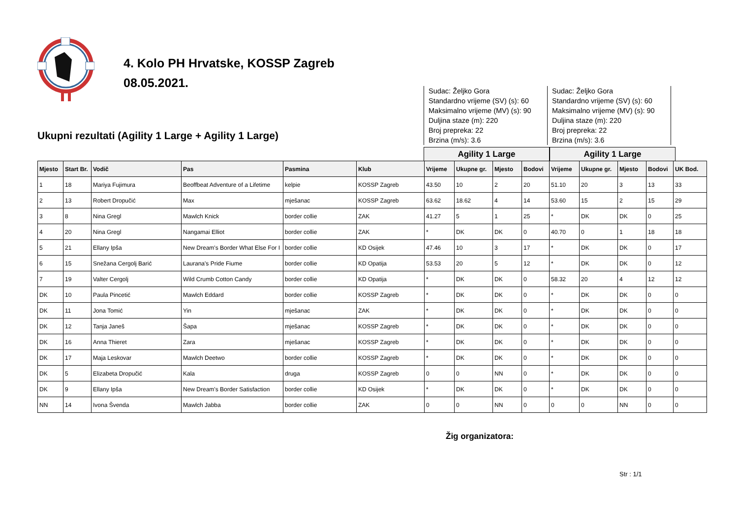4. Kolo PH Hrvatske, KOSSP Zagreb
08.05.2021.
Ukupni rezultati (Agility 1 Large + Agility 1 Large)
Sudac: Željko Gora
Standardno vrijeme (SV) (s): 60
Maksimalno vrijeme (MV) (s): 90
Duljina staze (m): 220
Broj prepreka: 22
Brzina (m/s): 3.6
Sudac: Željko Gora
Standardno vrijeme (SV) (s): 60
Maksimalno vrijeme (MV) (s): 90
Duljina staze (m): 220
Broj prepreka: 22
Brzina (m/s): 3.6
Agility 1 Large Agility 1 Large
| Mjesto | Start Br. | Vodič | Pas | Pasmina | Klub | Vrijeme | Ukupne gr. | Mjesto | Bodovi | Vrijeme | Ukupne gr. | Mjesto | Bodovi | UK Bod. |
| --- | --- | --- | --- | --- | --- | --- | --- | --- | --- | --- | --- | --- | --- | --- |
| 1 | 18 | Mariya Fujimura | Beoffbeat Adventure of a Lifetime | kelpie | KOSSP Zagreb | 43.50 | 10 | 2 | 20 | 51.10 | 20 | 3 | 13 | 33 |
| 2 | 13 | Robert Dropučić | Max | mješanac | KOSSP Zagreb | 63.62 | 18.62 | 4 | 14 | 53.60 | 15 | 2 | 15 | 29 |
| 3 | 8 | Nina Gregl | Mawlch Knick | border collie | ZAK | 41.27 | 5 | 1 | 25 | * | DK | DK | 0 | 25 |
| 4 | 20 | Nina Gregl | Nangamai Elliot | border collie | ZAK | * | DK | DK | 0 | 40.70 | 0 | 1 | 18 | 18 |
| 5 | 21 | Ellany Ipša | New Dream's Border What Else For I | border collie | KD Osijek | 47.46 | 10 | 3 | 17 | * | DK | DK | 0 | 17 |
| 6 | 15 | Snežana Cergolj Barić | Laurana's Pride Fiume | border collie | KD Opatija | 53.53 | 20 | 5 | 12 | * | DK | DK | 0 | 12 |
| 7 | 19 | Valter Cergolj | Wild Crumb Cotton Candy | border collie | KD Opatija | * | DK | DK | 0 | 58.32 | 20 | 4 | 12 | 12 |
| DK | 10 | Paula Pincetić | Mawlch Eddard | border collie | KOSSP Zagreb | * | DK | DK | 0 | * | DK | DK | 0 | 0 |
| DK | 11 | Jona Tomić | Yin | mješanac | ZAK | * | DK | DK | 0 | * | DK | DK | 0 | 0 |
| DK | 12 | Tanja Janeš | Šapa | mješanac | KOSSP Zagreb | * | DK | DK | 0 | * | DK | DK | 0 | 0 |
| DK | 16 | Anna Thieret | Zara | mješanac | KOSSP Zagreb | * | DK | DK | 0 | * | DK | DK | 0 | 0 |
| DK | 17 | Maja Leskovar | Mawlch Deetwo | border collie | KOSSP Zagreb | * | DK | DK | 0 | * | DK | DK | 0 | 0 |
| DK | 5 | Elizabeta Dropučić | Kala | druga | KOSSP Zagreb | 0 | 0 | NN | 0 | * | DK | DK | 0 | 0 |
| DK | 9 | Ellany Ipša | New Dream's Border Satisfaction | border collie | KD Osijek | * | DK | DK | 0 | * | DK | DK | 0 | 0 |
| NN | 14 | Ivona Švenda | Mawlch Jabba | border collie | ZAK | 0 | 0 | NN | 0 | 0 | 0 | NN | 0 | 0 |
Žig organizatora:
Str : 1/1